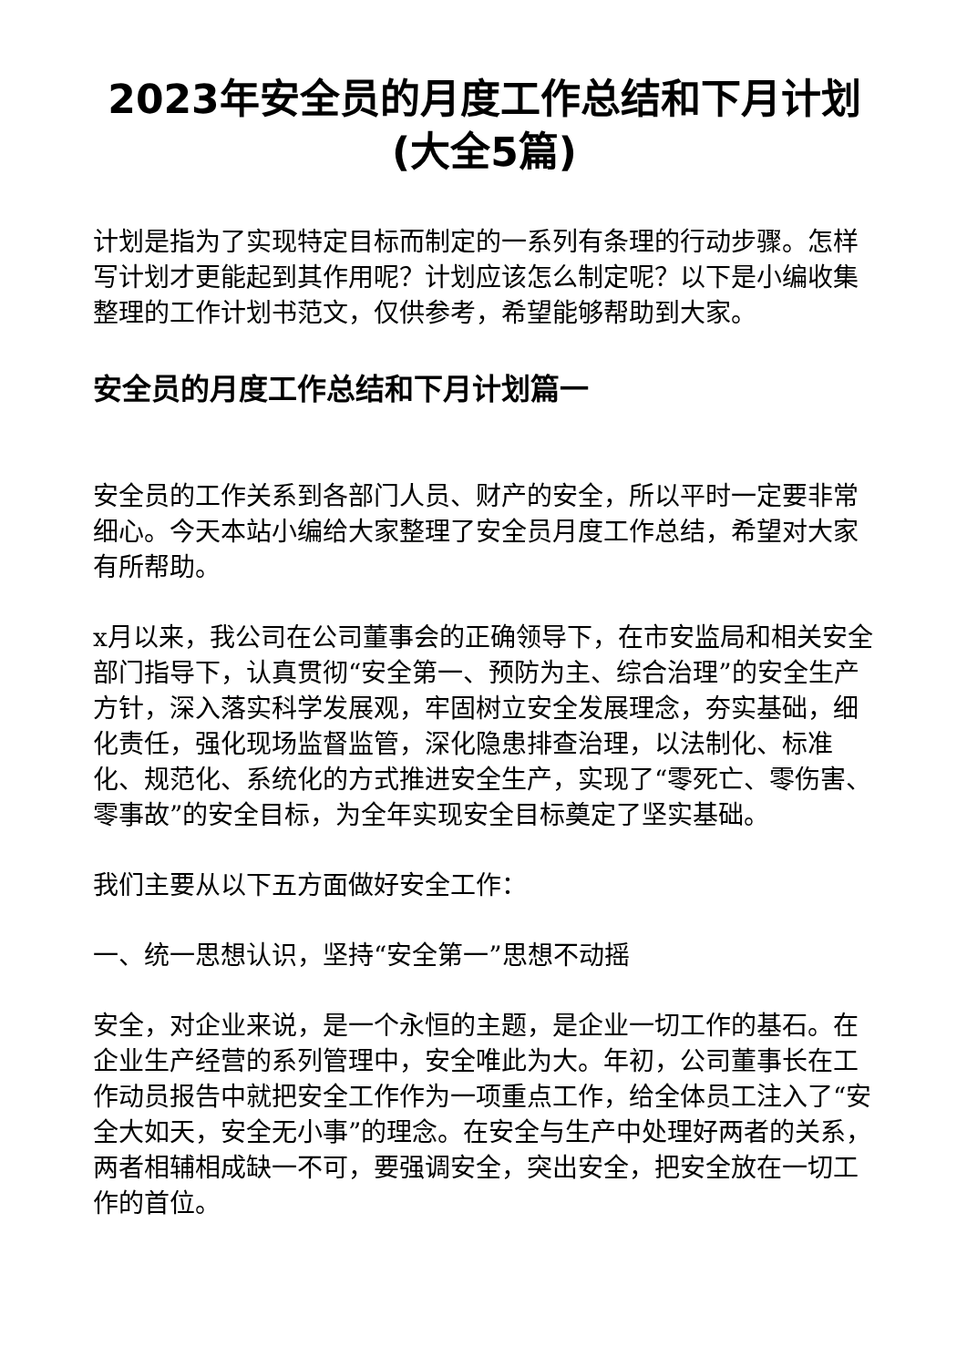2023年安全员的月度工作总结和下月计划
(大全5篇)
计划是指为了实现特定目标而制定的一系列有条理的行动步骤。怎样写计划才更能起到其作用呢？计划应该怎么制定呢？以下是小编收集整理的工作计划书范文，仅供参考，希望能够帮助到大家。
安全员的月度工作总结和下月计划篇一
安全员的工作关系到各部门人员、财产的安全，所以平时一定要非常细心。今天本站小编给大家整理了安全员月度工作总结，希望对大家有所帮助。
x月以来，我公司在公司董事会的正确领导下，在市安监局和相关安全部门指导下，认真贯彻“安全第一、预防为主、综合治理”的安全生产方针，深入落实科学发展观，牢固树立安全发展理念，夯实基础，细化责任，强化现场监督监管，深化隐患排查治理，以法制化、标准化、规范化、系统化的方式推进安全生产，实现了“零死亡、零伤害、零事故”的安全目标，为全年实现安全目标奠定了坚实基础。
我们主要从以下五方面做好安全工作：
一、统一思想认识，坚持“安全第一”思想不动摇
安全，对企业来说，是一个永恒的主题，是企业一切工作的基石。在企业生产经营的系列管理中，安全唯此为大。年初，公司董事长在工作动员报告中就把安全工作作为一项重点工作，给全体员工注入了“安全大如天，安全无小事”的理念。在安全与生产中处理好两者的关系，两者相辅相成缺一不可，要强调安全，突出安全，把安全放在一切工作的首位。